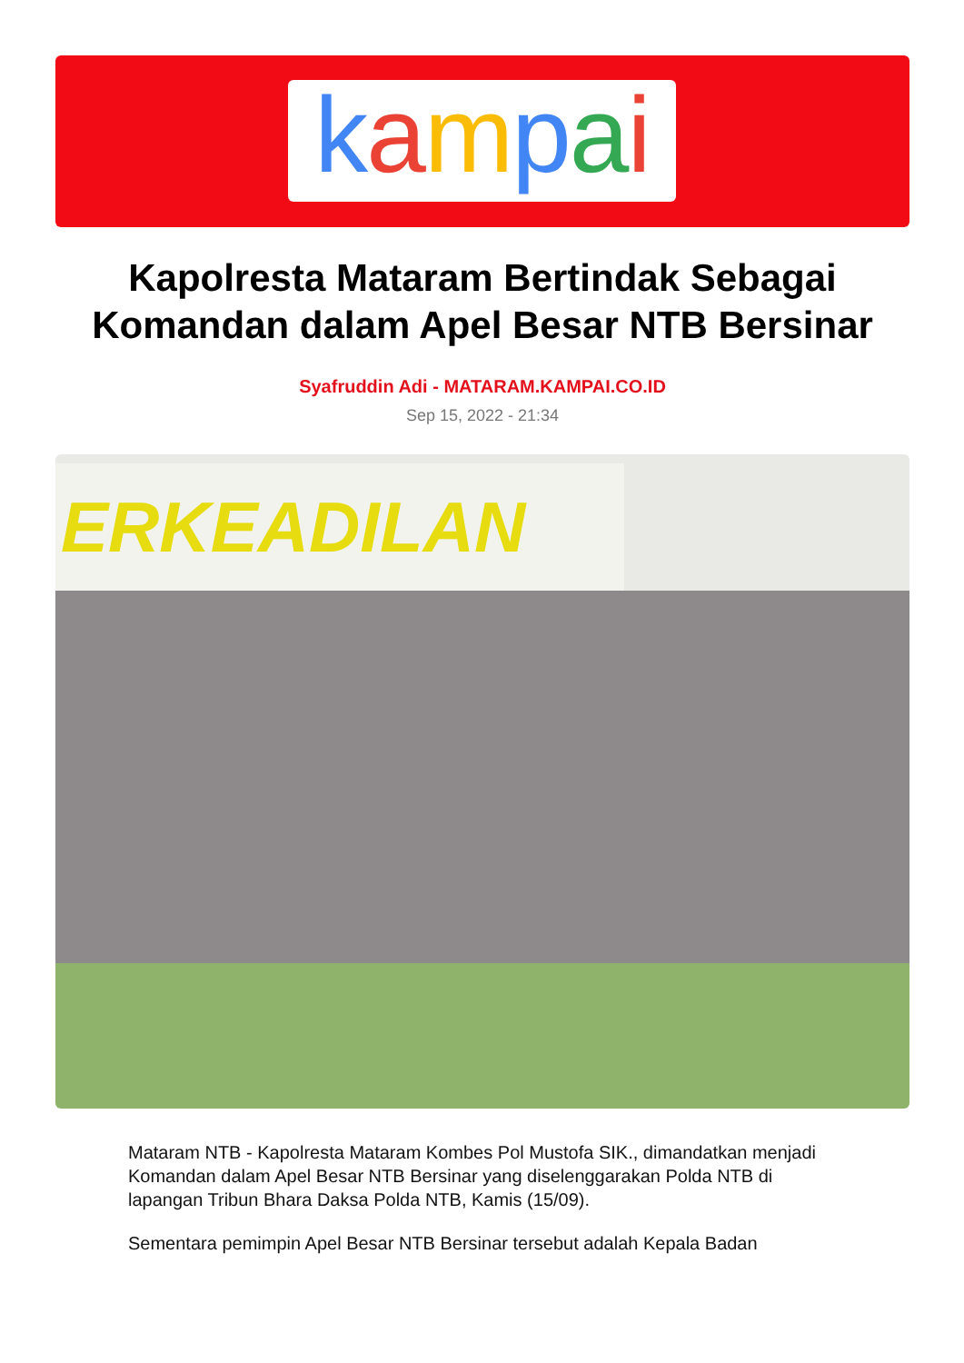kampai
Kapolresta Mataram Bertindak Sebagai Komandan dalam Apel Besar NTB Bersinar
Syafruddin Adi - MATARAM.KAMPAI.CO.ID
Sep 15, 2022 - 21:34
ERKEADILAN
Mataram NTB - Kapolresta Mataram Kombes Pol Mustofa SIK., dimandatkan menjadi Komandan dalam Apel Besar NTB Bersinar yang diselenggarakan Polda NTB di lapangan Tribun Bhara Daksa Polda NTB, Kamis (15/09).
Sementara pemimpin Apel Besar NTB Bersinar tersebut adalah Kepala Badan